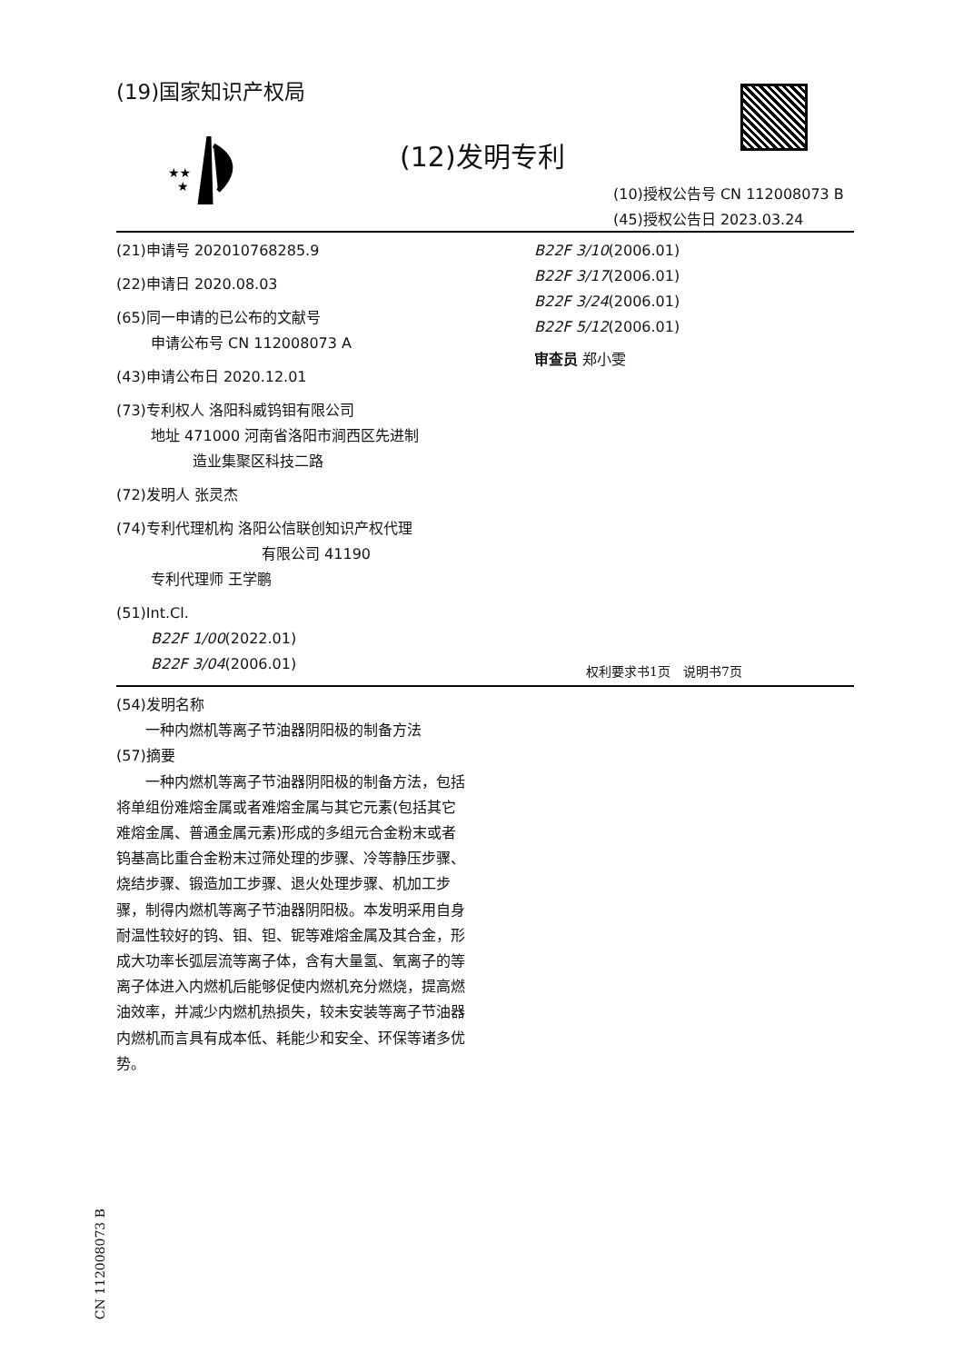(19)国家知识产权局
★★
★
(12)发明专利
(10)授权公告号 CN 112008073 B
(45)授权公告日 2023.03.24
(21)申请号 202010768285.9
(22)申请日 2020.08.03
(65)同一申请的已公布的文献号
申请公布号 CN 112008073 A
(43)申请公布日 2020.12.01
(73)专利权人 洛阳科威钨钼有限公司
地址 471000 河南省洛阳市涧西区先进制
造业集聚区科技二路
(72)发明人 张灵杰
(74)专利代理机构 洛阳公信联创知识产权代理
有限公司 41190
专利代理师 王学鹏
(51)Int.Cl.
B22F 1/00(2022.01)
B22F 3/04(2006.01)
B22F 3/10(2006.01)
B22F 3/17(2006.01)
B22F 3/24(2006.01)
B22F 5/12(2006.01)
审查员 郑小雯
权利要求书1页　说明书7页
(54)发明名称
　　一种内燃机等离子节油器阴阳极的制备方法
(57)摘要
　　一种内燃机等离子节油器阴阳极的制备方法，包括将单组份难熔金属或者难熔金属与其它元素(包括其它难熔金属、普通金属元素)形成的多组元合金粉末或者钨基高比重合金粉末过筛处理的步骤、冷等静压步骤、烧结步骤、锻造加工步骤、退火处理步骤、机加工步骤，制得内燃机等离子节油器阴阳极。本发明采用自身耐温性较好的钨、钼、钽、铌等难熔金属及其合金，形成大功率长弧层流等离子体，含有大量氢、氧离子的等离子体进入内燃机后能够促使内燃机充分燃烧，提高燃油效率，并减少内燃机热损失，较未安装等离子节油器内燃机而言具有成本低、耗能少和安全、环保等诸多优势。
CN 112008073 B